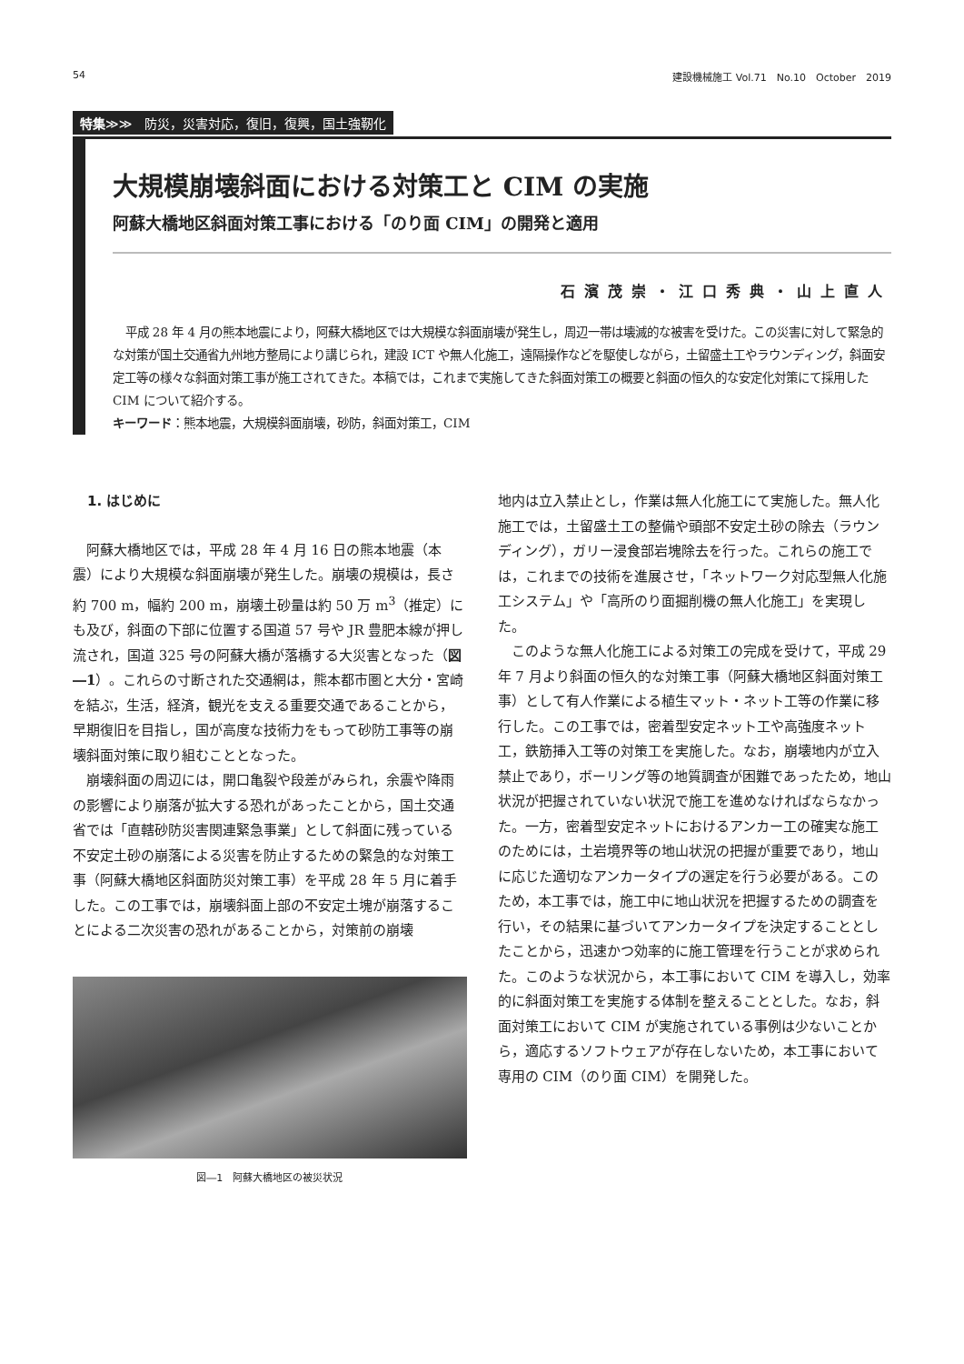54 建設機械施工 Vol.71　No.10　October　2019
特集≫≫　防災，災害対応，復旧，復興，国土強靭化
大規模崩壊斜面における対策工と CIM の実施
阿蘇大橋地区斜面対策工事における「のり面 CIM」の開発と適用
石濱茂崇・江口秀典・山上直人
平成 28 年 4 月の熊本地震により，阿蘇大橋地区では大規模な斜面崩壊が発生し，周辺一帯は壊滅的な被害を受けた。この災害に対して緊急的な対策が国土交通省九州地方整局により講じられ，建設 ICT や無人化施工，遠隔操作などを駆使しながら，土留盛土工やラウンディング，斜面安定工等の様々な斜面対策工事が施工されてきた。本稿では，これまで実施してきた斜面対策工の概要と斜面の恒久的な安定化対策にて採用した CIM について紹介する。
キーワード：熊本地震，大規模斜面崩壊，砂防，斜面対策工，CIM
1. はじめに
阿蘇大橋地区では，平成 28 年 4 月 16 日の熊本地震（本震）により大規模な斜面崩壊が発生した。崩壊の規模は，長さ約 700 m，幅約 200 m，崩壊土砂量は約 50 万 m<sup>3</sup>（推定）にも及び，斜面の下部に位置する国道 57 号や JR 豊肥本線が押し流され，国道 325 号の阿蘇大橋が落橋する大災害となった（図―1）。これらの寸断された交通網は，熊本都市圏と大分・宮崎を結ぶ，生活，経済，観光を支える重要交通であることから，早期復旧を目指し，国が高度な技術力をもって砂防工事等の崩壊斜面対策に取り組むこととなった。
崩壊斜面の周辺には，開口亀裂や段差がみられ，余震や降雨の影響により崩落が拡大する恐れがあったことから，国土交通省では「直轄砂防災害関連緊急事業」として斜面に残っている不安定土砂の崩落による災害を防止するための緊急的な対策工事（阿蘇大橋地区斜面防災対策工事）を平成 28 年 5 月に着手した。この工事では，崩壊斜面上部の不安定土塊が崩落することによる二次災害の恐れがあることから，対策前の崩壊
図―1　阿蘇大橋地区の被災状況
地内は立入禁止とし，作業は無人化施工にて実施した。無人化施工では，土留盛土工の整備や頭部不安定土砂の除去（ラウンディング），ガリー浸食部岩塊除去を行った。これらの施工では，これまでの技術を進展させ，「ネットワーク対応型無人化施工システム」や「高所のり面掘削機の無人化施工」を実現した。
このような無人化施工による対策工の完成を受けて，平成 29 年 7 月より斜面の恒久的な対策工事（阿蘇大橋地区斜面対策工事）として有人作業による植生マット・ネット工等の作業に移行した。この工事では，密着型安定ネット工や高強度ネット工，鉄筋挿入工等の対策工を実施した。なお，崩壊地内が立入禁止であり，ボーリング等の地質調査が困難であったため，地山状況が把握されていない状況で施工を進めなければならなかった。一方，密着型安定ネットにおけるアンカー工の確実な施工のためには，土岩境界等の地山状況の把握が重要であり，地山に応じた適切なアンカータイプの選定を行う必要がある。このため，本工事では，施工中に地山状況を把握するための調査を行い，その結果に基づいてアンカータイプを決定することとしたことから，迅速かつ効率的に施工管理を行うことが求められた。このような状況から，本工事において CIM を導入し，効率的に斜面対策工を実施する体制を整えることとした。なお，斜面対策工において CIM が実施されている事例は少ないことから，適応するソフトウェアが存在しないため，本工事において専用の CIM（のり面 CIM）を開発した。